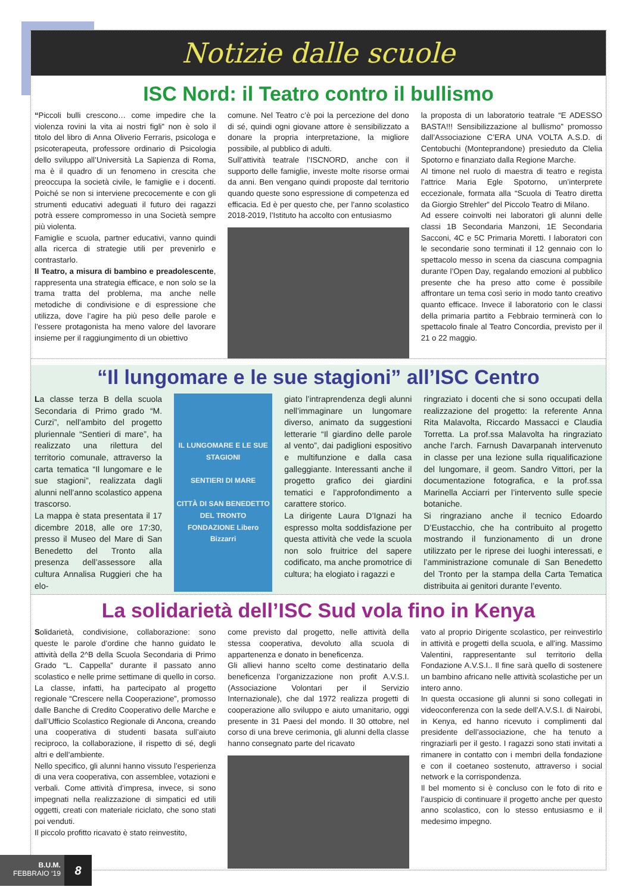Notizie dalle scuole
ISC Nord: il Teatro contro il bullismo
“Piccoli bulli crescono… come impedire che la violenza rovini la vita ai nostri figli” non è solo il titolo del libro di Anna Oliverio Ferraris, psicologa e psicoterapeuta, professore ordinario di Psicologia dello sviluppo all’Università La Sapienza di Roma, ma è il quadro di un fenomeno in crescita che preoccupa la società civile, le famiglie e i docenti. Poiché se non si interviene precocemente e con gli strumenti educativi adeguati il futuro dei ragazzi potrà essere compromesso in una Società sempre più violenta.
Famiglie e scuola, partner educativi, vanno quindi alla ricerca di strategie utili per prevenirlo e contrastarlo.
Il Teatro, a misura di bambino e preadolescente, rappresenta una strategia efficace, e non solo se la trama tratta del problema, ma anche nelle metodiche di condivisione e di espressione che utilizza, dove l’agire ha più peso delle parole e l’essere protagonista ha meno valore del lavorare insieme per il raggiungimento di un obiettivo
comune. Nel Teatro c’è poi la percezione del dono di sé, quindi ogni giovane attore è sensibilizzato a donare la propria interpretazione, la migliore possibile, al pubblico di adulti.
Sull’attività teatrale l’ISCNORD, anche con il supporto delle famiglie, investe molte risorse ormai da anni. Ben vengano quindi proposte dal territorio quando queste sono espressione di competenza ed efficacia. Ed è per questo che, per l’anno scolastico 2018-2019, l’Istituto ha accolto con entusiasmo
la proposta di un laboratorio teatrale “E ADESSO BASTA!!! Sensibilizzazione al bullismo” promosso dall’Associazione C’ERA UNA VOLTA A.S.D. di Centobuchi (Monteprandone) presieduto da Clelia Spotorno e finanziato dalla Regione Marche.
Al timone nel ruolo di maestra di teatro e regista l’attrice Maria Egle Spotorno, un’interprete eccezionale, formata alla “Scuola di Teatro diretta da Giorgio Strehler” del Piccolo Teatro di Milano.
Ad essere coinvolti nei laboratori gli alunni delle classi 1B Secondaria Manzoni, 1E Secondaria Sacconi, 4C e 5C Primaria Moretti. I laboratori con le secondarie sono terminati il 12 gennaio con lo spettacolo messo in scena da ciascuna compagnia durante l’Open Day, regalando emozioni al pubblico presente che ha preso atto come è possibile affrontare un tema così serio in modo tanto creativo quanto efficace. Invece il laboratorio con le classi della primaria partito a Febbraio terminerà con lo spettacolo finale al Teatro Concordia, previsto per il 21 o 22 maggio.
“Il lungomare e le sue stagioni” all’ISC Centro
La classe terza B della scuola Secondaria di Primo grado “M. Curzi”, nell’ambito del progetto pluriennale “Sentieri di mare”, ha realizzato una rilettura del territorio comunale, attraverso la carta tematica “Il lungomare e le sue stagioni”, realizzata dagli alunni nell’anno scolastico appena trascorso.
La mappa è stata presentata il 17 dicembre 2018, alle ore 17:30, presso il Museo del Mare di San Benedetto del Tronto alla presenza dell’assessore alla cultura Annalisa Ruggieri che ha elo-
IL LUNGOMARE E LE SUE STAGIONI
SENTIERI DI MARE
CITTÀ DI SAN BENEDETTO DEL TRONTO
FONDAZIONE Libero Bizzarri
giato l’intraprendenza degli alunni nell’immaginare un lungomare diverso, animato da suggestioni letterarie “Il giardino delle parole al vento”, dai padiglioni espositivo e multifunzione e dalla casa galleggiante. Interessanti anche il progetto grafico dei giardini tematici e l’approfondimento a carattere storico.
La dirigente Laura D’Ignazi ha espresso molta soddisfazione per questa attività che vede la scuola non solo fruitrice del sapere codificato, ma anche promotrice di cultura; ha elogiato i ragazzi e
ringraziato i docenti che si sono occupati della realizzazione del progetto: la referente Anna Rita Malavolta, Riccardo Massacci e Claudia Torretta. La prof.ssa Malavolta ha ringraziato anche l’arch. Farnush Davarpanah intervenuto in classe per una lezione sulla riqualificazione del lungomare, il geom. Sandro Vittori, per la documentazione fotografica, e la prof.ssa Marinella Acciarri per l’intervento sulle specie botaniche.
Si ringraziano anche il tecnico Edoardo D’Eustacchio, che ha contribuito al progetto mostrando il funzionamento di un drone utilizzato per le riprese dei luoghi interessati, e l’amministrazione comunale di San Benedetto del Tronto per la stampa della Carta Tematica distribuita ai genitori durante l’evento.
La solidarietà dell’ISC Sud vola fino in Kenya
Solidarietà, condivisione, collaborazione: sono queste le parole d’ordine che hanno guidato le attività della 2^B della Scuola Secondaria di Primo Grado “L. Cappella” durante il passato anno scolastico e nelle prime settimane di quello in corso.
La classe, infatti, ha partecipato al progetto regionale “Crescere nella Cooperazione”, promosso dalle Banche di Credito Cooperativo delle Marche e dall’Ufficio Scolastico Regionale di Ancona, creando una cooperativa di studenti basata sull’aiuto reciproco, la collaborazione, il rispetto di sé, degli altri e dell’ambiente.
Nello specifico, gli alunni hanno vissuto l’esperienza di una vera cooperativa, con assemblee, votazioni e verbali. Come attività d’impresa, invece, si sono impegnati nella realizzazione di simpatici ed utili oggetti, creati con materiale riciclato, che sono stati poi venduti.
Il piccolo profitto ricavato è stato reinvestito,
come previsto dal progetto, nelle attività della stessa cooperativa, devoluto alla scuola di appartenenza e donato in beneficenza.
Gli allievi hanno scelto come destinatario della beneficenza l’organizzazione non profit A.V.S.I. (Associazione Volontari per il Servizio Internazionale), che dal 1972 realizza progetti di cooperazione allo sviluppo e aiuto umanitario, oggi presente in 31 Paesi del mondo. Il 30 ottobre, nel corso di una breve cerimonia, gli alunni della classe hanno consegnato parte del ricavato
vato al proprio Dirigente scolastico, per reinvestirlo in attività e progetti della scuola, e all’ing. Massimo Valentini, rappresentante sul territorio della Fondazione A.V.S.I.. Il fine sarà quello di sostenere un bambino africano nelle attività scolastiche per un intero anno.
In questa occasione gli alunni si sono collegati in videoconferenza con la sede dell’A.V.S.I. di Nairobi, in Kenya, ed hanno ricevuto i complimenti dal presidente dell’associazione, che ha tenuto a ringraziarli per il gesto. I ragazzi sono stati invitati a rimanere in contatto con i membri della fondazione e con il coetaneo sostenuto, attraverso i social network e la corrispondenza.
Il bel momento si è concluso con le foto di rito e l’auspicio di continuare il progetto anche per questo anno scolastico, con lo stesso entusiasmo e il medesimo impegno.
B.U.M.
FEBBRAIO ‘19
8